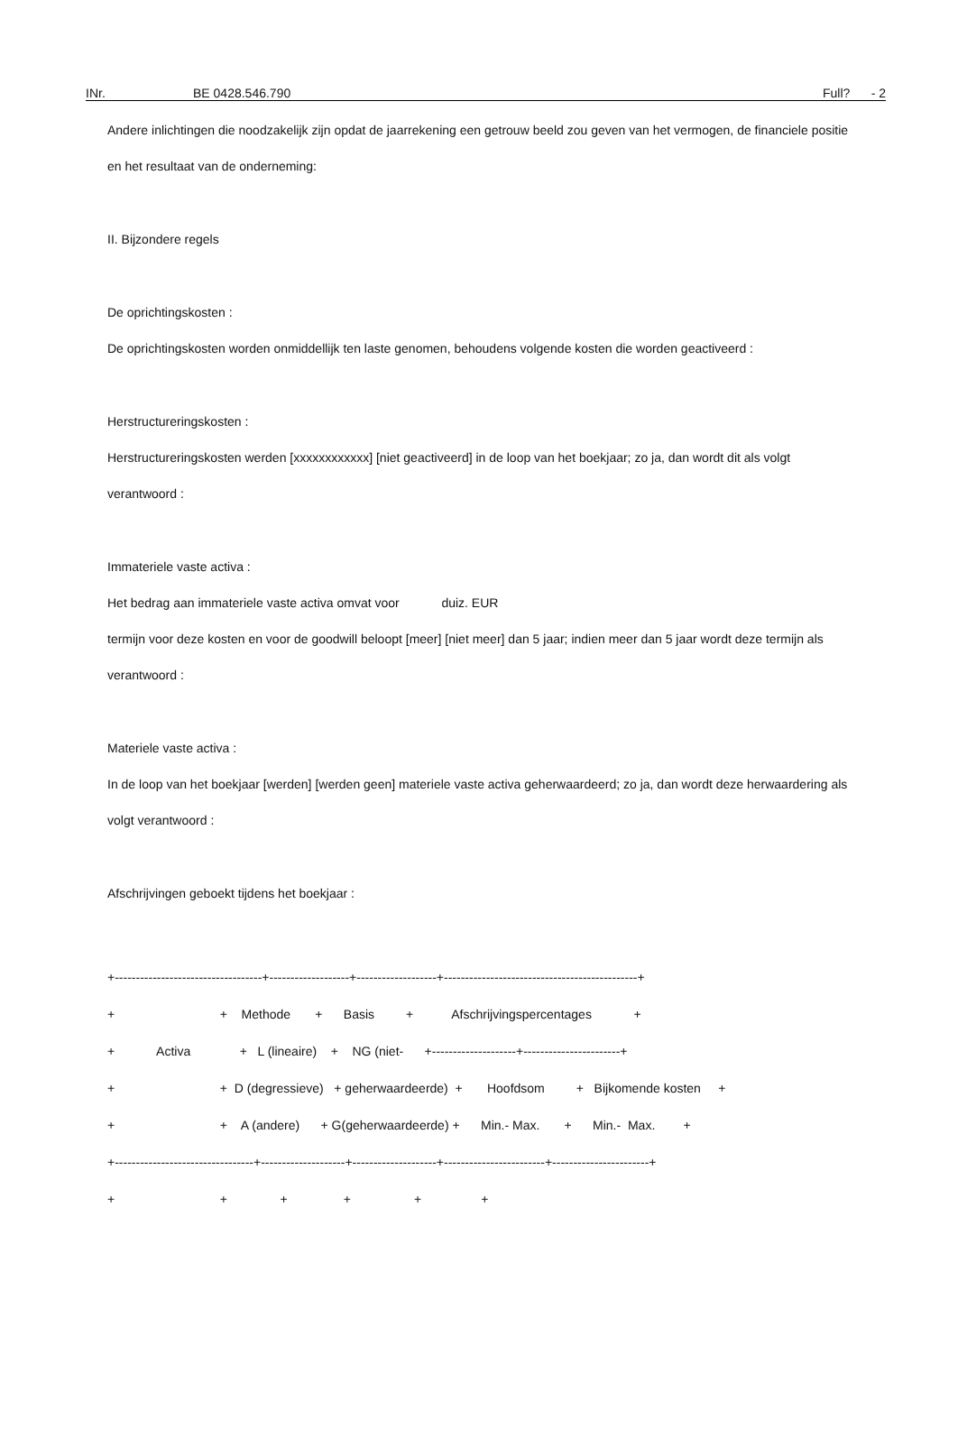INr. BE 0428.546.790 Full? - 2
Andere inlichtingen die noodzakelijk zijn opdat de jaarrekening een getrouw beeld zou geven van het vermogen, de financiele positie
en het resultaat van de onderneming:
II. Bijzondere regels
De oprichtingskosten :
De oprichtingskosten worden onmiddellijk ten laste genomen, behoudens volgende kosten die worden geactiveerd :
Herstructureringskosten :
Herstructureringskosten werden [xxxxxxxxxxxx] [niet geactiveerd] in de loop van het boekjaar; zo ja, dan wordt dit als volgt
verantwoord :
Immateriele vaste activa :
Het bedrag aan immateriele vaste activa omvat voor duiz. EUR
termijn voor deze kosten en voor de goodwill beloopt [meer] [niet meer] dan 5 jaar; indien meer dan 5 jaar wordt deze termijn als
verantwoord :
Materiele vaste activa :
In de loop van het boekjaar [werden] [werden geen] materiele vaste activa geherwaardeerd; zo ja, dan wordt deze herwaardering als
volgt verantwoord :
Afschrijvingen geboekt tijdens het boekjaar :
+-----------------------------------+-------------------+-------------------+----------------------------------------------+
+                              +    Methode       +      Basis         +           Afschrijvingspercentages            +
+            Activa              +   L (lineaire)    +    NG (niet-      +--------------------+-----------------------+
+                              +  D (degressieve)   + geherwaardeerde)  +       Hoofdsom         +   Bijkomende kosten     +
+                              +    A (andere)      + G(geherwaardeerde) +      Min.- Max.       +      Min.-  Max.        +
+---------------------------------+--------------------+--------------------+------------------------+-----------------------+
+                              +               +                +                  +                 +